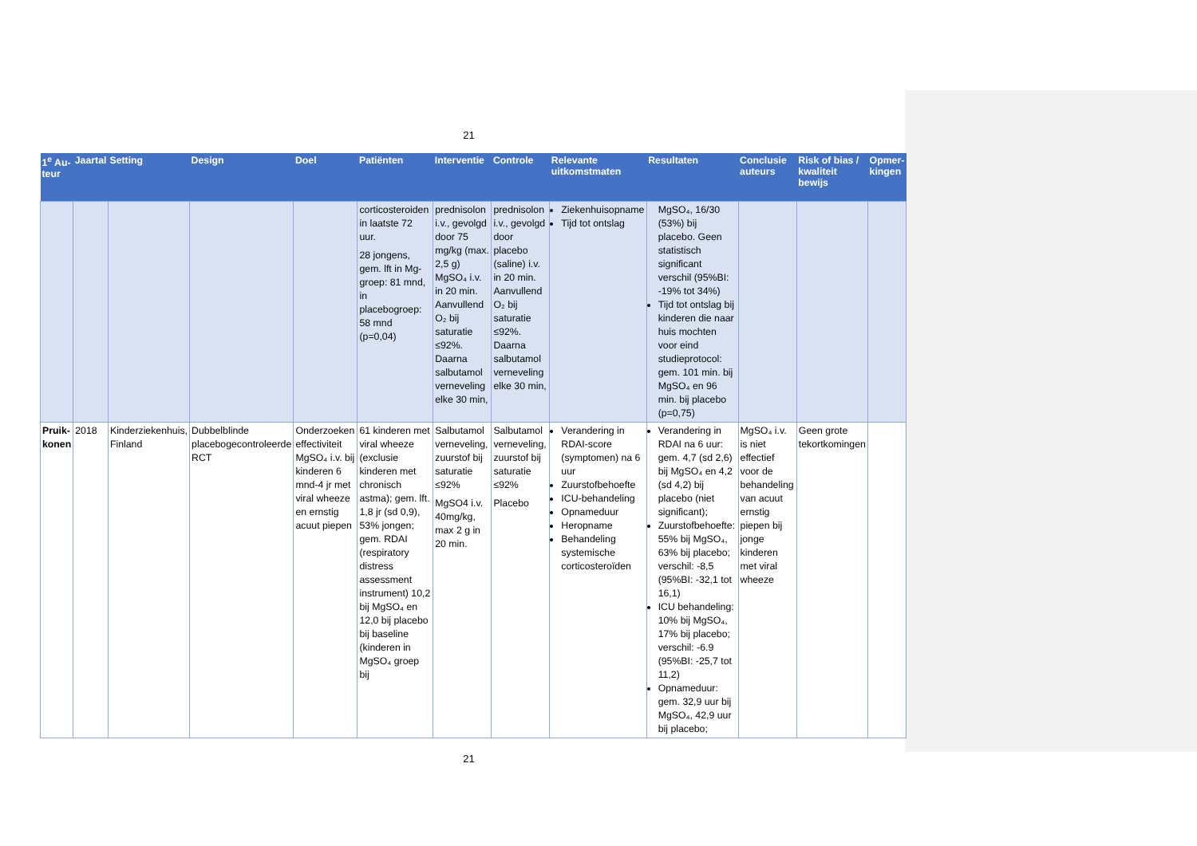21
| 1<sup>e</sup> Au-teur | Jaartal | Setting | Design | Doel | Patiënten | Interventie | Controle | Relevante uitkomstmaten | Resultaten | Conclusie auteurs | Risk of bias / kwaliteit bewijs | Opmer-kingen |
| --- | --- | --- | --- | --- | --- | --- | --- | --- | --- | --- | --- | --- |
| | | | | | corticosteroiden in laatste 72 uur. 28 jongens, gem. lft in Mg-groep: 81 mnd, in placebogroep: 58 mnd (p=0,04) | prednisolon i.v., gevolgd door 75 mg/kg (max. 2,5 g) MgSO₄ i.v. in 20 min. Aanvullend O₂ bij saturatie ≤92%. Daarna salbutamol verneveling elke 30 min, | prednisolon i.v., gevolgd door placebo (saline) i.v. in 20 min. Aanvullend O₂ bij saturatie ≤92%. Daarna salbutamol verneveling elke 30 min, | Ziekenhuisopname Tijd tot ontslag | MgSO₄, 16/30 (53%) bij placebo. Geen statistisch significant verschil (95%BI: -19% tot 34%) Tijd tot ontslag bij kinderen die naar huis mochten voor eind studieprotocol: gem. 101 min. bij MgSO₄ en 96 min. bij placebo (p=0,75) | | | |
| Pruik-konen | 2018 | Kinderziekenhuis, Finland | Dubbelblinde placebogecontroleerde RCT | Onderzoeken effectiviteit MgSO₄ i.v. bij kinderen 6 mnd-4 jr met viral wheeze en ernstig acuut piepen | 61 kinderen met viral wheeze (exclusie kinderen met chronisch astma); gem. lft. 1,8 jr (sd 0,9), 53% jongen; gem. RDAI (respiratory distress assessment instrument) 10,2 bij MgSO₄ en 12,0 bij placebo bij baseline (kinderen in MgSO₄ groep bij | Salbutamol verneveling, zuurstof bij saturatie ≤92% MgSO4 i.v. 40mg/kg, max 2 g in 20 min. | Salbutamol verneveling, zuurstof bij saturatie ≤92% Placebo | Verandering in RDAI-score (symptomen) na 6 uur Zuurstofbehoefte ICU-behandeling Opnameduur Heropname Behandeling systemische corticosteroïden | Verandering in RDAI na 6 uur: gem. 4,7 (sd 2,6) bij MgSO₄ en 4,2 (sd 4,2) bij placebo (niet significant); Zuurstofbehoefte: 55% bij MgSO₄, 63% bij placebo; verschil: -8,5 (95%BI: -32,1 tot 16,1) ICU behandeling: 10% bij MgSO₄, 17% bij placebo; verschil: -6.9 (95%BI: -25,7 tot 11,2) Opnameduur: gem. 32,9 uur bij MgSO₄, 42,9 uur bij placebo; | MgSO₄ i.v. is niet effectief voor de behandeling van acuut ernstig piepen bij jonge kinderen met viral wheeze | Geen grote tekortkomingen | |
21